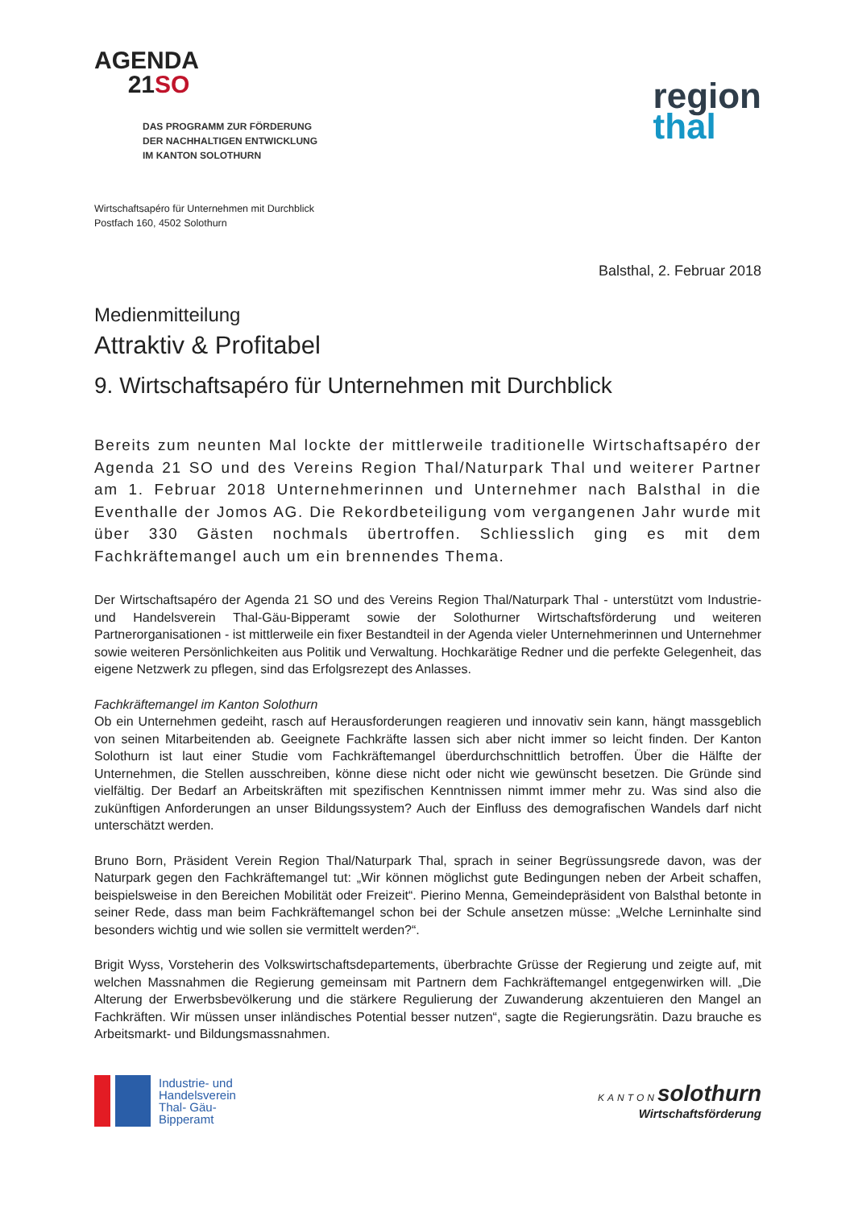AGENDA
21SO
DAS PROGRAMM ZUR FÖRDERUNG
DER NACHHALTIGEN ENTWICKLUNG
IM KANTON SOLOTHURN
region
thal
Wirtschaftsapéro für Unternehmen mit Durchblick
Postfach 160, 4502 Solothurn
Balsthal, 2. Februar 2018
Medienmitteilung
Attraktiv & Profitabel
9. Wirtschaftsapéro für Unternehmen mit Durchblick
Bereits zum neunten Mal lockte der mittlerweile traditionelle Wirtschaftsapéro der Agenda 21 SO und des Vereins Region Thal/Naturpark Thal und weiterer Partner am 1. Februar 2018 Unternehmerinnen und Unternehmer nach Balsthal in die Eventhalle der Jomos AG. Die Rekordbeteiligung vom vergangenen Jahr wurde mit über 330 Gästen nochmals übertroffen. Schliesslich ging es mit dem Fachkräftemangel auch um ein brennendes Thema.
Der Wirtschaftsapéro der Agenda 21 SO und des Vereins Region Thal/Naturpark Thal - unterstützt vom Industrie- und Handelsverein Thal-Gäu-Bipperamt sowie der Solothurner Wirtschaftsförderung und weiteren Partnerorganisationen - ist mittlerweile ein fixer Bestandteil in der Agenda vieler Unternehmerinnen und Unternehmer sowie weiteren Persönlichkeiten aus Politik und Verwaltung. Hochkarätige Redner und die perfekte Gelegenheit, das eigene Netzwerk zu pflegen, sind das Erfolgsrezept des Anlasses.
Fachkräftemangel im Kanton Solothurn
Ob ein Unternehmen gedeiht, rasch auf Herausforderungen reagieren und innovativ sein kann, hängt massgeblich von seinen Mitarbeitenden ab. Geeignete Fachkräfte lassen sich aber nicht immer so leicht finden. Der Kanton Solothurn ist laut einer Studie vom Fachkräftemangel überdurchschnittlich betroffen. Über die Hälfte der Unternehmen, die Stellen ausschreiben, könne diese nicht oder nicht wie gewünscht besetzen. Die Gründe sind vielfältig. Der Bedarf an Arbeitskräften mit spezifischen Kenntnissen nimmt immer mehr zu. Was sind also die zukünftigen Anforderungen an unser Bildungssystem? Auch der Einfluss des demografischen Wandels darf nicht unterschätzt werden.
Bruno Born, Präsident Verein Region Thal/Naturpark Thal, sprach in seiner Begrüssungsrede davon, was der Naturpark gegen den Fachkräftemangel tut: „Wir können möglichst gute Bedingungen neben der Arbeit schaffen, beispielsweise in den Bereichen Mobilität oder Freizeit“. Pierino Menna, Gemeindepräsident von Balsthal betonte in seiner Rede, dass man beim Fachkräftemangel schon bei der Schule ansetzen müsse: „Welche Lerninhalte sind besonders wichtig und wie sollen sie vermittelt werden?“.
Brigit Wyss, Vorsteherin des Volkswirtschaftsdepartements, überbrachte Grüsse der Regierung und zeigte auf, mit welchen Massnahmen die Regierung gemeinsam mit Partnern dem Fachkräftemangel entgegenwirken will. „Die Alterung der Erwerbsbevölkerung und die stärkere Regulierung der Zuwanderung akzentuieren den Mangel an Fachkräften. Wir müssen unser inländisches Potential besser nutzen“, sagte die Regierungsrätin. Dazu brauche es Arbeitsmarkt- und Bildungsmassnahmen.
Industrie- und
Handelsverein
Thal- Gäu-
Bipperamt
KANTON solothurn
Wirtschaftsförderung